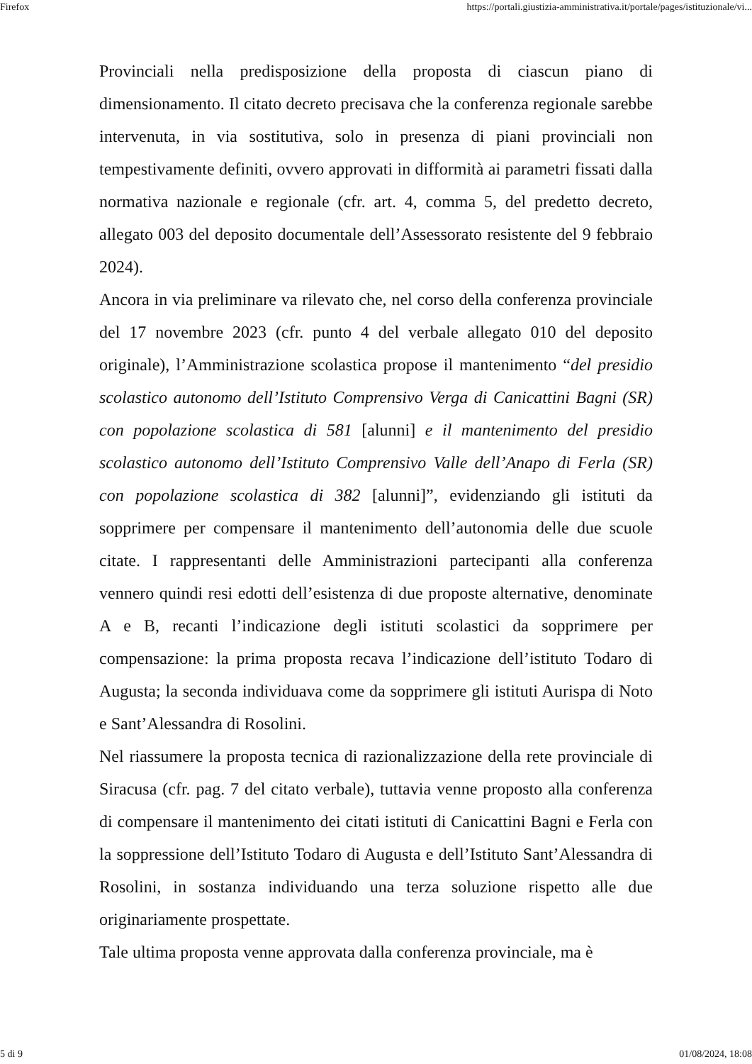Firefox https://portali.giustizia-amministrativa.it/portale/pages/istituzionale/vi...
Provinciali nella predisposizione della proposta di ciascun piano di dimensionamento. Il citato decreto precisava che la conferenza regionale sarebbe intervenuta, in via sostitutiva, solo in presenza di piani provinciali non tempestivamente definiti, ovvero approvati in difformità ai parametri fissati dalla normativa nazionale e regionale (cfr. art. 4, comma 5, del predetto decreto, allegato 003 del deposito documentale dell’Assessorato resistente del 9 febbraio 2024).
Ancora in via preliminare va rilevato che, nel corso della conferenza provinciale del 17 novembre 2023 (cfr. punto 4 del verbale allegato 010 del deposito originale), l’Amministrazione scolastica propose il mantenimento “del presidio scolastico autonomo dell’Istituto Comprensivo Verga di Canicattini Bagni (SR) con popolazione scolastica di 581 [alunni] e il mantenimento del presidio scolastico autonomo dell’Istituto Comprensivo Valle dell’Anapo di Ferla (SR) con popolazione scolastica di 382 [alunni]”, evidenziando gli istituti da sopprimere per compensare il mantenimento dell’autonomia delle due scuole citate. I rappresentanti delle Amministrazioni partecipanti alla conferenza vennero quindi resi edotti dell’esistenza di due proposte alternative, denominate A e B, recanti l’indicazione degli istituti scolastici da sopprimere per compensazione: la prima proposta recava l’indicazione dell’istituto Todaro di Augusta; la seconda individuava come da sopprimere gli istituti Aurispa di Noto e Sant’Alessandra di Rosolini.
Nel riassumere la proposta tecnica di razionalizzazione della rete provinciale di Siracusa (cfr. pag. 7 del citato verbale), tuttavia venne proposto alla conferenza di compensare il mantenimento dei citati istituti di Canicattini Bagni e Ferla con la soppressione dell’Istituto Todaro di Augusta e dell’Istituto Sant’Alessandra di Rosolini, in sostanza individuando una terza soluzione rispetto alle due originariamente prospettate.
Tale ultima proposta venne approvata dalla conferenza provinciale, ma è
5 di 9 01/08/2024, 18:08